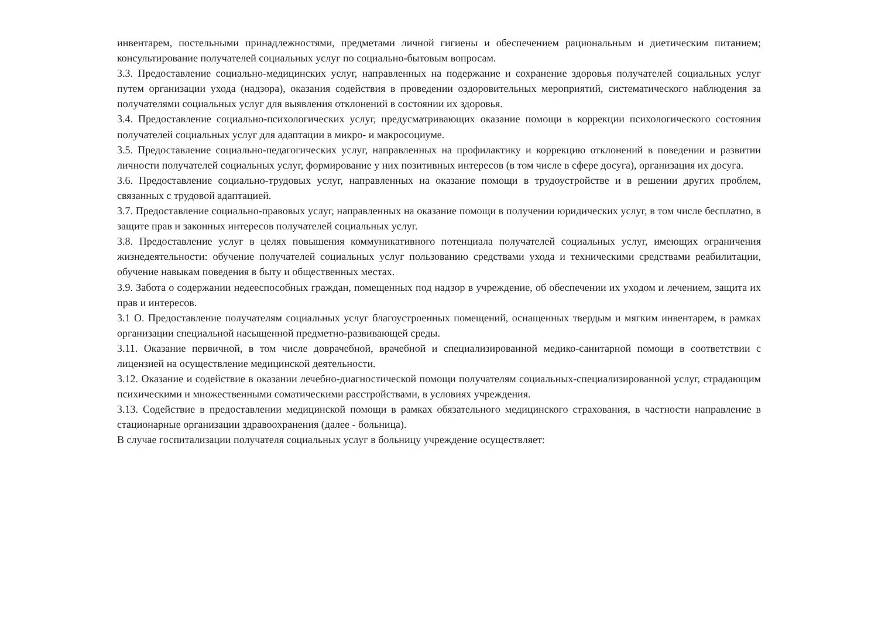инвентарем, постельными принадлежностями, предметами личной гигиены и обеспечением рациональным и диетическим питанием; консультирование получателей социальных услуг по социально-бытовым вопросам.
3.3. Предоставление социально-медицинских услуг, направленных на подержание и сохранение здоровья получателей социальных услуг путем организации ухода (надзора), оказания содействия в проведении оздоровительных мероприятий, систематического наблюдения за получателями социальных услуг для выявления отклонений в состоянии их здоровья.
3.4. Предоставление социально-психологических услуг, предусматривающих оказание помощи в коррекции психологического состояния получателей социальных услуг для адаптации в микро- и макросоциуме.
3.5. Предоставление социально-педагогических услуг, направленных на профилактику и коррекцию отклонений в поведении и развитии личности получателей социальных услуг, формирование у них позитивных интересов (в том числе в сфере досуга), организация их досуга.
3.6. Предоставление социально-трудовых услуг, направленных на оказание помощи в трудоустройстве и в решении других проблем, связанных с трудовой адаптацией.
3.7. Предоставление социально-правовых услуг, направленных на оказание помощи в получении юридических услуг, в том числе бесплатно, в защите прав и законных интересов получателей социальных услуг.
3.8. Предоставление услуг в целях повышения коммуникативного потенциала получателей социальных услуг, имеющих ограничения жизнедеятельности: обучение получателей социальных услуг пользованию средствами ухода и техническими средствами реабилитации, обучение навыкам поведения в быту и общественных местах.
3.9. Забота о содержании недееспособных граждан, помещенных под надзор в учреждение, об обеспечении их уходом и лечением, защита их прав и интересов.
3.1 О. Предоставление получателям социальных услуг благоустроенных помещений, оснащенных твердым и мягким инвентарем, в рамках организации специальной насыщенной предметно-развивающей среды.
3.11. Оказание первичной, в том числе доврачебной, врачебной и специализированной медико-санитарной помощи в соответствии с лицензией на осуществление медицинской деятельности.
3.12. Оказание и содействие в оказании лечебно-диагностической помощи получателям социальных-специализированной услуг, страдающим психическими и множественными соматическими расстройствами, в условиях учреждения.
3.13. Содействие в предоставлении медицинской помощи в рамках обязательного медицинского страхования, в частности направление в стационарные организации здравоохранения (далее - больница).
В случае госпитализации получателя социальных услуг в больницу учреждение осуществляет: